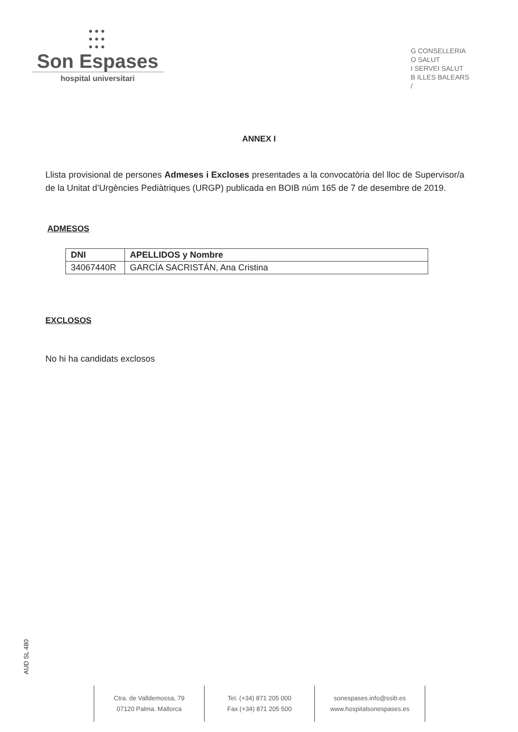●●●
●●●
●●●
Son Espases
hospital universitari
G CONSELLERIA
O SALUT
I SERVEI SALUT
B ILLES BALEARS
/
ANNEX I
Llista provisional de persones Admeses i Excloses presentades a la convocatòria del lloc de Supervisor/a de la Unitat d’Urgències Pediàtriques (URGP) publicada en BOIB núm 165 de 7 de desembre de 2019.
ADMESOS
| DNI | APELLIDOS y Nombre |
| --- | --- |
| 34067440R | GARCÍA SACRISTÁN, Ana Cristina |
EXCLOSOS
No hi ha candidats exclosos
AUD SL 480
Ctra. de Valldemossa, 79
07120 Palma. Mallorca
Tel. (+34) 871 205 000
Fax (+34) 871 205 500
sonespases.info@ssib.es
www.hospitalsonespases.es